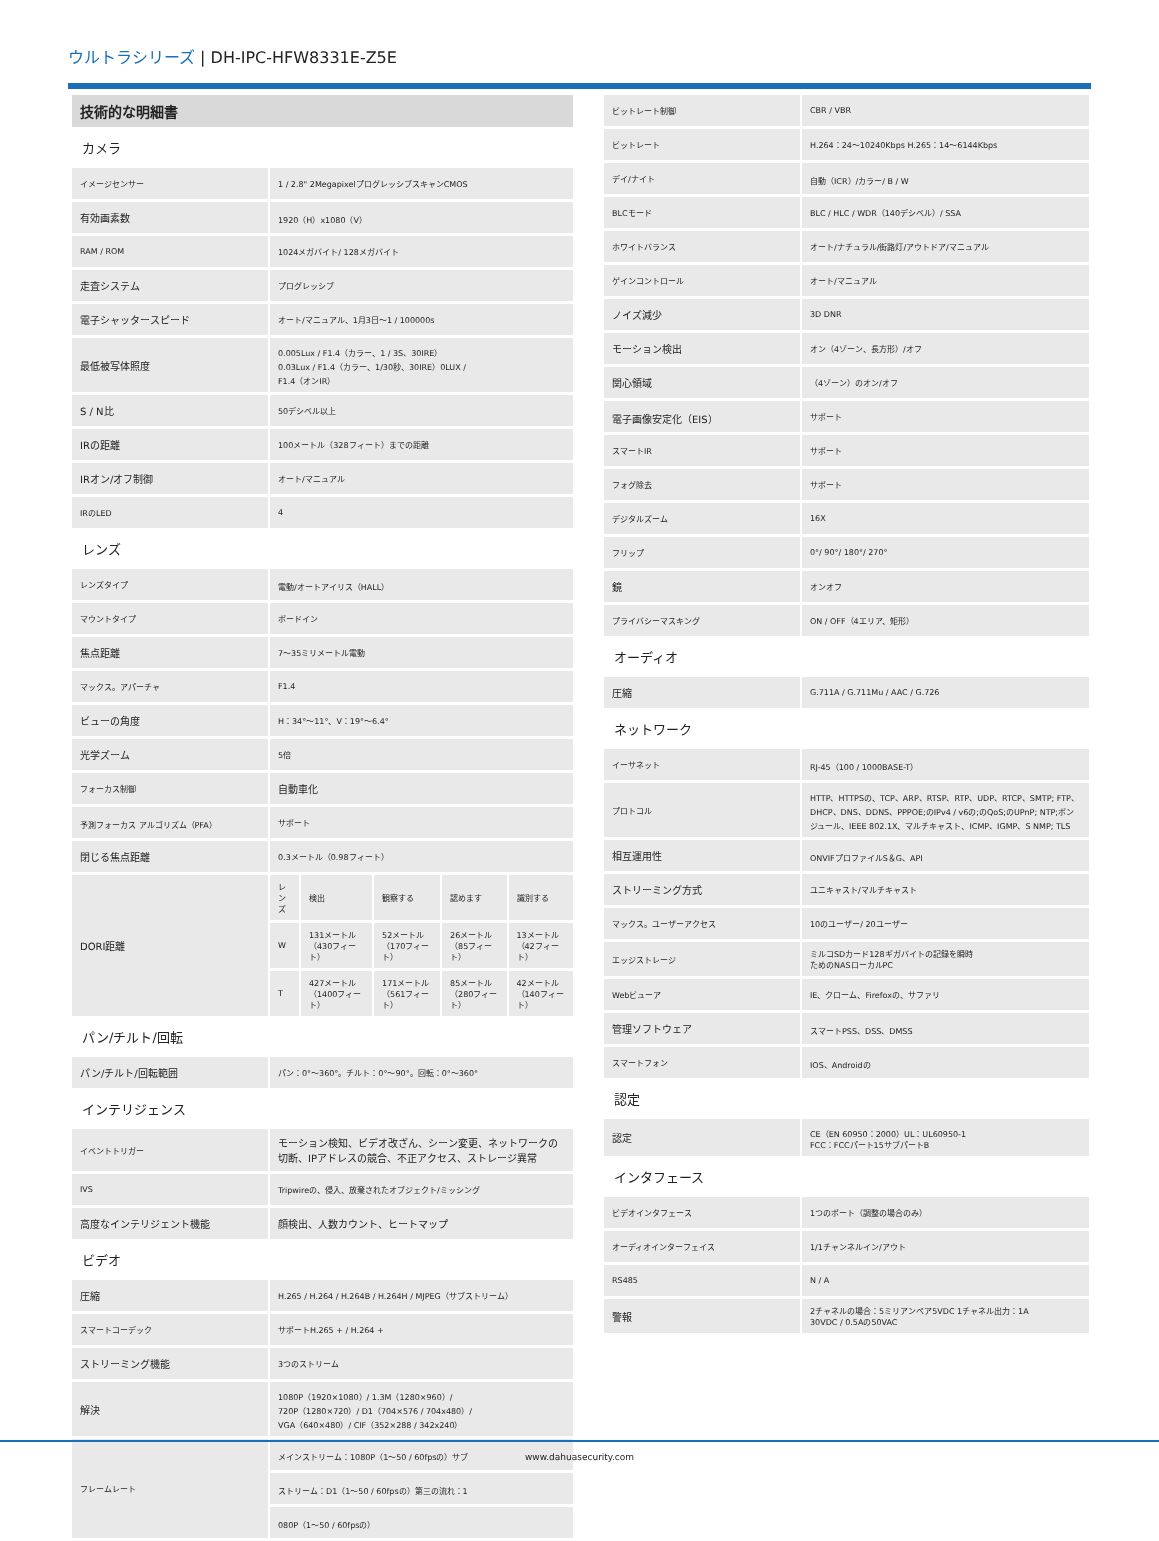ウルトラシリーズ | DH-IPC-HFW8331E-Z5E
| 技術的な明細書 | | | | | |
| カメラ | | | | | |
| イメージセンサー | 1 / 2.8" 2MegapixelプログレッシブスキャンCMOS | | | | |
| 有効画素数 | 1920（H）x1080（V） | | | | |
| RAM / ROM | 1024メガバイト/ 128メガバイト | | | | |
| 走査システム | プログレッシブ | | | | |
| 電子シャッタースピード | オート/マニュアル、1月3日〜1 / 100000s | | | | |
| 最低被写体照度 | 0.005Lux / F1.4（カラー、1 / 3S、30IRE） 0.03Lux / F1.4（カラー、1/30秒、30IRE）0LUX / F1.4（オンIR） | | | | |
| S / N比 | 50デシベル以上 | | | | |
| IRの距離 | 100メートル（328フィート）までの距離 | | | | |
| IRオン/オフ制御 | オート/マニュアル | | | | |
| IRのLED | 4 | | | | |
| レンズ | | | | | |
| レンズタイプ | 電動/オートアイリス（HALL） | | | | |
| マウントタイプ | ボードイン | | | | |
| 焦点距離 | 7〜35ミリメートル電動 | | | | |
| マックス。アパーチャ | F1.4 | | | | |
| ビューの角度 | H：34°〜11°、V：19°〜6.4° | | | | |
| 光学ズーム | 5倍 | | | | |
| フォーカス制御 | 自動車化 | | | | |
| 予測フォーカス アルゴリズム（PFA） | サポート | | | | |
| 閉じる焦点距離 | 0.3メートル（0.98フィート） | | | | |
| DORI距離 | レンズ | 検出 | 観察する | 認めます | 識別する |
| | W | 131メートル（430フィート） | 52メートル（170フィート） | 26メートル（85フィート） | 13メートル（42フィート） |
| | T | 427メートル（1400フィート） | 171メートル（561フィート） | 85メートル（280フィート） | 42メートル（140フィート） |
| パン/チルト/回転 | | | | | |
| パン/チルト/回転範囲 | パン：0°〜360°。チルト：0°〜90°。回転：0°〜360° | | | | |
| インテリジェンス | | | | | |
| イベントトリガー | モーション検知、ビデオ改ざん、シーン変更、ネットワークの切断、IPアドレスの競合、不正アクセス、ストレージ異常 | | | | |
| IVS | Tripwireの、侵入、放棄されたオブジェクト/ミッシング | | | | |
| 高度なインテリジェント機能 | 顔検出、人数カウント、ヒートマップ | | | | |
| ビデオ | | | | | |
| 圧縮 | H.265 / H.264 / H.264B / H.264H / MJPEG（サブストリーム） | | | | |
| スマートコーデック | サポートH.265 + / H.264 + | | | | |
| ストリーミング機能 | 3つのストリーム | | | | |
| 解決 | 1080P（1920×1080）/ 1.3M（1280×960）/ 720P（1280×720）/ D1（704×576 / 704x480）/ VGA（640×480）/ CIF（352×288 / 342x240） | | | | |
| フレームレート | メインストリーム：1080P（1〜50 / 60fpsの）サブ | | | | |
| | ストリーム：D1（1〜50 / 60fpsの）第三の流れ：1 | | | | |
| | 080P（1〜50 / 60fpsの） | | | | |
| ビットレート制御 | CBR / VBR |
| ビットレート | H.264：24〜10240Kbps H.265：14〜6144Kbps |
| デイ/ナイト | 自動（ICR）/カラー/ B / W |
| BLCモード | BLC / HLC / WDR（140デシベル）/ SSA |
| ホワイトバランス | オート/ナチュラル/街路灯/アウトドア/マニュアル |
| ゲインコントロール | オート/マニュアル |
| ノイズ減少 | 3D DNR |
| モーション検出 | オン（4ゾーン、長方形）/オフ |
| 関心領域 | （4ゾーン）のオン/オフ |
| 電子画像安定化（EIS） | サポート |
| スマートIR | サポート |
| フォグ除去 | サポート |
| デジタルズーム | 16X |
| フリップ | 0°/ 90°/ 180°/ 270° |
| 鏡 | オンオフ |
| プライバシーマスキング | ON / OFF（4エリア、矩形） |
| オーディオ | |
| 圧縮 | G.711A / G.711Mu / AAC / G.726 |
| ネットワーク | |
| イーサネット | RJ-45（100 / 1000BASE-T） |
| プロトコル | HTTP、HTTPSの、TCP、ARP、RTSP、RTP、UDP、RTCP、SMTP; FTP、DHCP、DNS、DDNS、PPPOE;のIPv4 / v6の;のQoS;のUPnP; NTP;ボンジュール、IEEE 802.1X、マルチキャスト、ICMP、IGMP、S NMP; TLS |
| 相互運用性 | ONVIFプロファイルS＆G、API |
| ストリーミング方式 | ユニキャスト/マルチキャスト |
| マックス。ユーザーアクセス | 10のユーザー/ 20ユーザー |
| エッジストレージ | ミルコSDカード128ギガバイトの記録を瞬時 ためのNASローカルPC |
| Webビューア | IE、クローム、Firefoxの、サファリ |
| 管理ソフトウェア | スマートPSS、DSS、DMSS |
| スマートフォン | IOS、Androidの |
| 認定 | |
| 認定 | CE（EN 60950：2000）UL：UL60950-1 FCC：FCCパート15サブパートB |
| インタフェース | |
| ビデオインタフェース | 1つのポート（調整の場合のみ） |
| オーディオインターフェイス | 1/1チャンネルイン/アウト |
| RS485 | N / A |
| 警報 | 2チャネルの場合：5ミリアンペア5VDC 1チャネル出力：1A 30VDC / 0.5Aの50VAC |
www.dahuasecurity.com